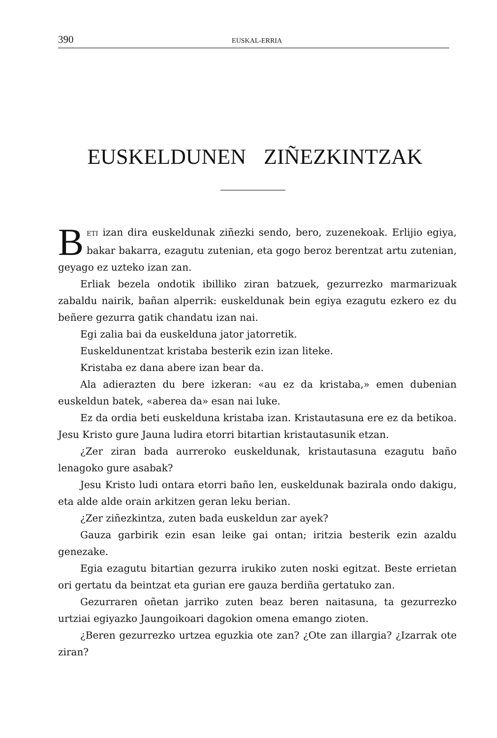390 EUSKAL-ERRIA
EUSKELDUNEN ZIÑEZKINTZAK
BETI izan dira euskeldunak ziñezki sendo, bero, zuzenekoak. Erlijio egiya, bakar bakarra, ezagutu zutenian, eta gogo beroz berentzat artu zutenian, geyago ez uzteko izan zan.
Erliak bezela ondotik ibilliko ziran batzuek, gezurrezko marmarizuak zabaldu nairik, bañan alperrik: euskeldunak bein egiya ezagutu ezkero ez du beñere gezurra gatik chandatu izan nai.
Egi zalia bai da euskelduna jator jatorretik.
Euskeldunentzat kristaba besterik ezin izan liteke.
Kristaba ez dana abere izan bear da.
Ala adierazten du bere izkeran: «au ez da kristaba,» emen dubenian euskeldun batek, «aberea da» esan nai luke.
Ez da ordia beti euskelduna kristaba izan. Kristautasuna ere ez da betikoa. Jesu Kristo gure Jauna ludira etorri bitartian kristautasunik etzan.
¿Zer ziran bada aurreroko euskeldunak, kristautasuna ezagutu baño lenagoko gure asabak?
Jesu Kristo ludi ontara etorri baño len, euskeldunak bazirala ondo dakigu, eta alde alde orain arkitzen geran leku berian.
¿Zer ziñezkintza, zuten bada euskeldun zar ayek?
Gauza garbirik ezin esan leike gai ontan; iritzia besterik ezin azaldu genezake.
Egia ezagutu bitartian gezurra irukiko zuten noski egitzat. Beste errietan ori gertatu da beintzat eta gurian ere gauza berdiña gertatuko zan.
Gezurraren oñetan jarriko zuten beaz beren naitasuna, ta gezurrezko urtziai egiyazko Jaungoikoari dagokion omena emango zioten.
¿Beren gezurrezko urtzea eguzkia ote zan? ¿Ote zan illargia? ¿Izarrak ote ziran?